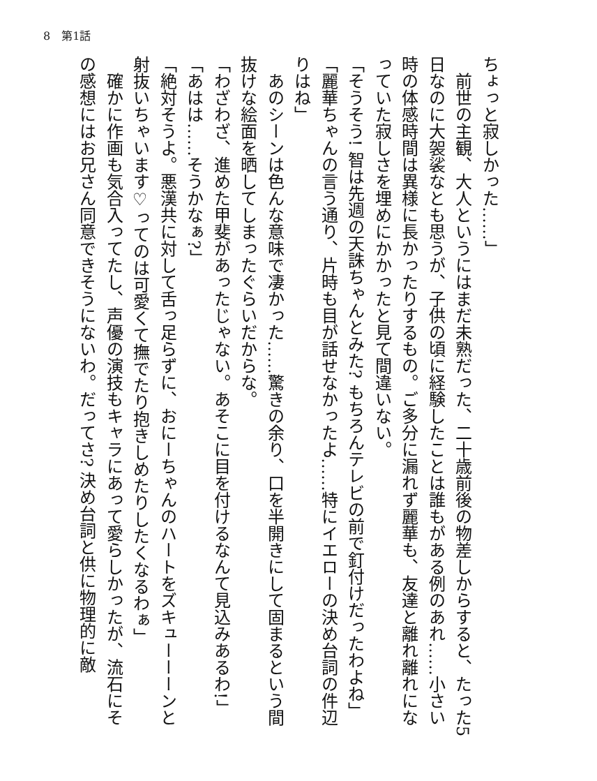8　第1話
ちょっと寂しかった……」
　前世の主観、大人というにはまだ未熟だった、二十歳前後の物差しからすると、たった5日なのに大袈裟なとも思うが、子供の頃に経験したことは誰もがある例のあれ……小さい時の体感時間は異様に長かったりするもの。ご多分に漏れず麗華も、友達と離れ離れになっていた寂しさを埋めにかかったと見て間違いない。
「そうそう! 智は先週の天誅ちゃんとみた? もちろんテレビの前で釘付けだったわよね」
「麗華ちゃんの言う通り、片時も目が話せなかったよ……特にイエローの決め台詞の件辺りはね」
　あのシーンは色んな意味で凄かった……驚きの余り、口を半開きにして固まるという間抜けな絵面を晒してしまったぐらいだからな。
「わざわざ、進めた甲斐があったじゃない。あそこに目を付けるなんて見込みあるわ!」
「あはは……そうかなぁ?」
「絶対そうよ。悪漢共に対して舌っ足らずに、おにーちゃんのハートをズキューーーンと射抜いちゃいます♡ってのは可愛くて撫でたり抱きしめたりしたくなるわぁ」
　確かに作画も気合入ってたし、声優の演技もキャラにあって愛らしかったが、流石にその感想にはお兄さん同意できそうにないわ。だってさ? 決め台詞と供に物理的に敵